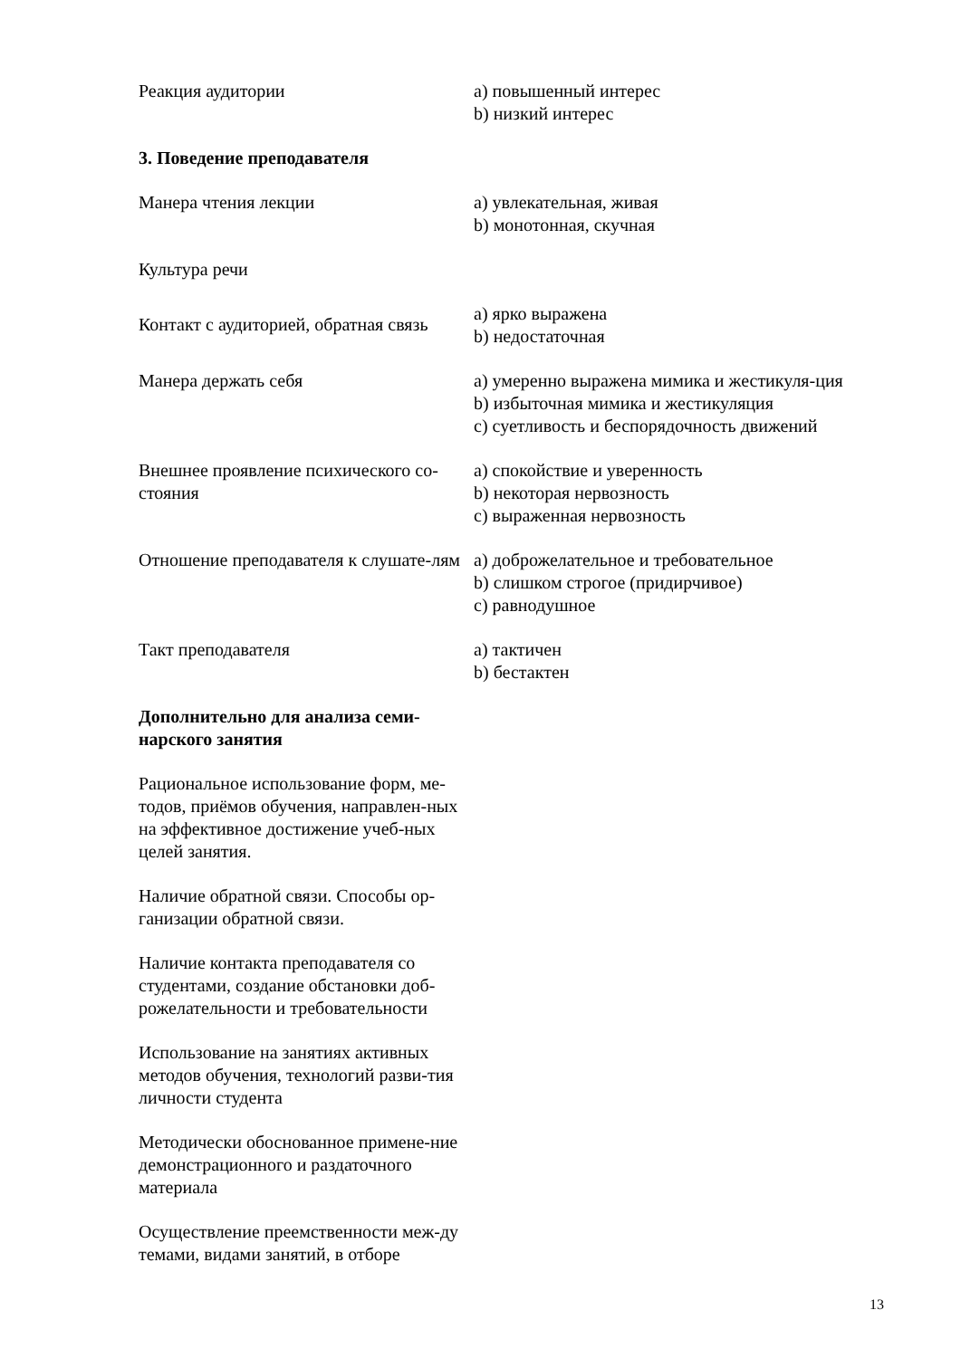| Реакция аудитории | a) повышенный интерес b) низкий интерес |
| 3. Поведение преподавателя | |
| Манера чтения лекции | a) увлекательная, живая b) монотонная, скучная |
| Культура речи | |
| Контакт с аудиторией, обратная связь | a) ярко выражена b) недостаточная |
| Манера держать себя | a) умеренно выражена мимика и жестикуля-ция b) избыточная мимика и жестикуляция c) суетливость и беспорядочность движений |
| Внешнее проявление психического со-стояния | a) спокойствие и уверенность b) некоторая нервозность c) выраженная нервозность |
| Отношение преподавателя к слушате-лям | a) доброжелательное и требовательное b) слишком строгое (придирчивое) c) равнодушное |
| Такт преподавателя | a) тактичен b) бестактен |
| Дополнительно для анализа семи-нарского занятия | |
| Рациональное использование форм, ме-тодов, приёмов обучения, направлен-ных на эффективное достижение учеб-ных целей занятия. | |
| Наличие обратной связи. Способы ор-ганизации обратной связи. | |
| Наличие контакта преподавателя со студентами, создание обстановки доб-рожелательности и требовательности | |
| Использование на занятиях активных методов обучения, технологий разви-тия личности студента | |
| Методически обоснованное примене-ние демонстрационного и раздаточного материала | |
| Осуществление преемственности меж-ду темами, видами занятий, в отборе | |
13